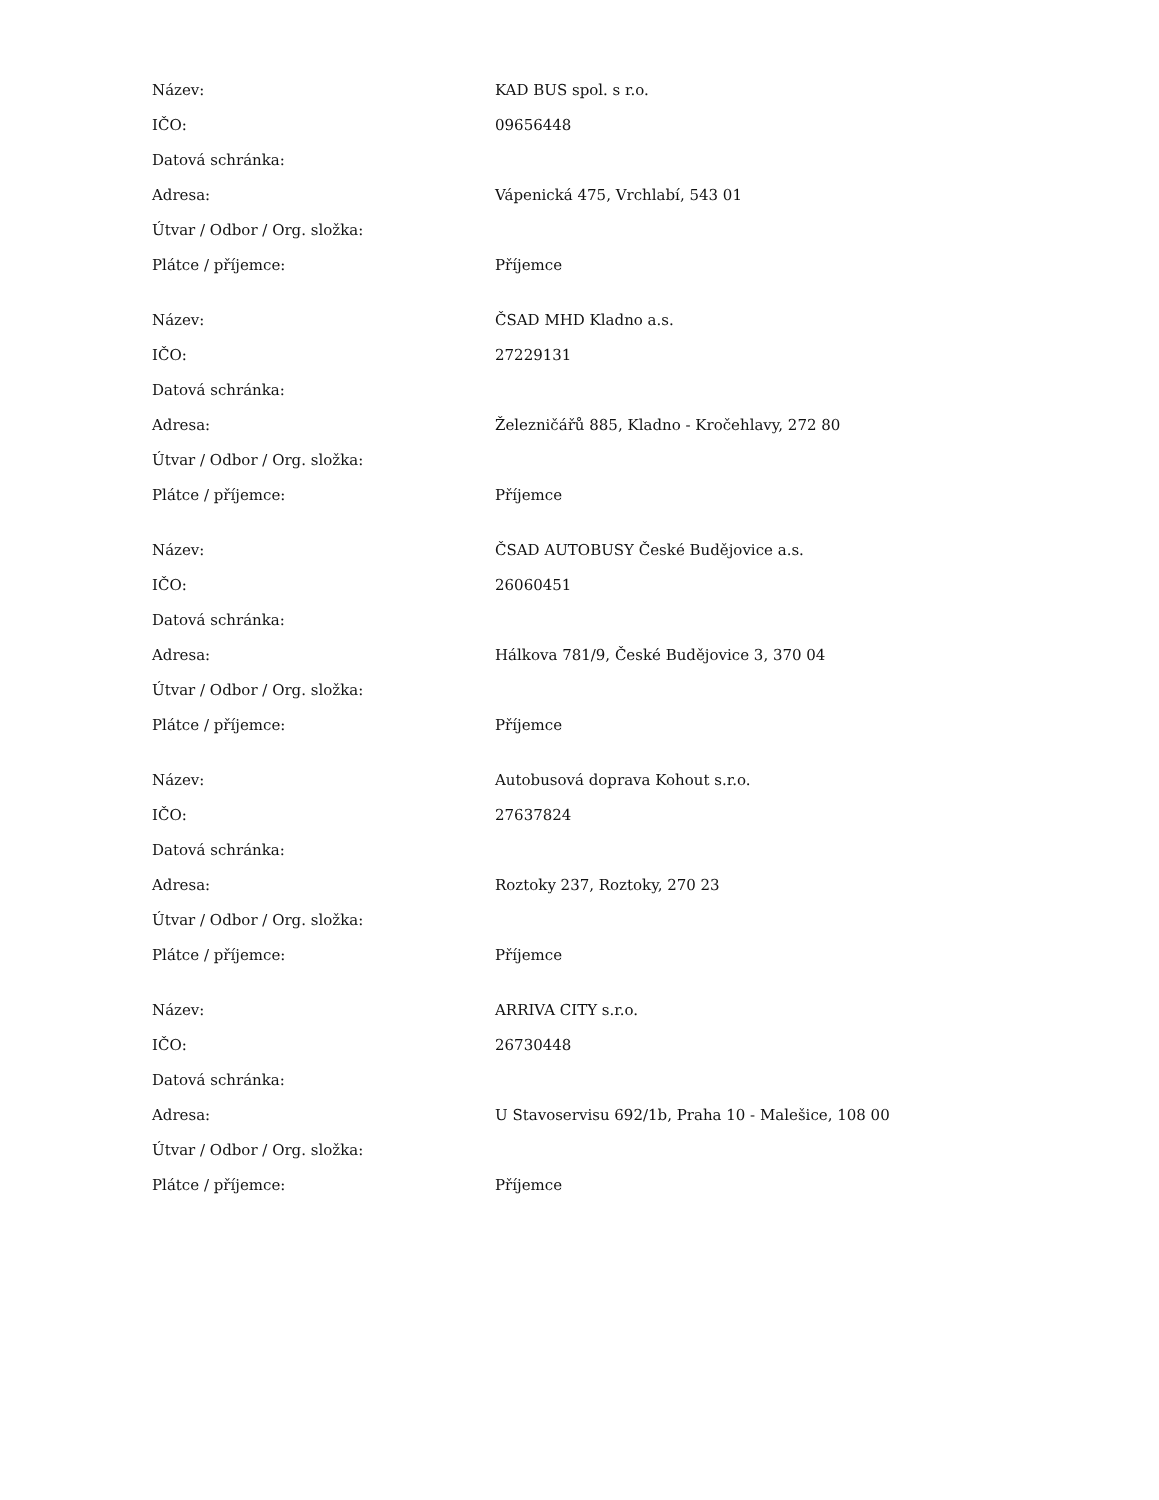| Název: | KAD BUS spol. s r.o. |
| IČO: | 09656448 |
| Datová schránka: | |
| Adresa: | Vápenická 475, Vrchlabí, 543 01 |
| Útvar / Odbor / Org. složka: | |
| Plátce / příjemce: | Příjemce |
| Název: | ČSAD MHD Kladno a.s. |
| IČO: | 27229131 |
| Datová schránka: | |
| Adresa: | Železničářů 885, Kladno - Kročehlavy, 272 80 |
| Útvar / Odbor / Org. složka: | |
| Plátce / příjemce: | Příjemce |
| Název: | ČSAD AUTOBUSY České Budějovice a.s. |
| IČO: | 26060451 |
| Datová schránka: | |
| Adresa: | Hálkova 781/9, České Budějovice 3, 370 04 |
| Útvar / Odbor / Org. složka: | |
| Plátce / příjemce: | Příjemce |
| Název: | Autobusová doprava Kohout s.r.o. |
| IČO: | 27637824 |
| Datová schránka: | |
| Adresa: | Roztoky 237, Roztoky, 270 23 |
| Útvar / Odbor / Org. složka: | |
| Plátce / příjemce: | Příjemce |
| Název: | ARRIVA CITY s.r.o. |
| IČO: | 26730448 |
| Datová schránka: | |
| Adresa: | U Stavoservisu 692/1b, Praha 10 - Malešice, 108 00 |
| Útvar / Odbor / Org. složka: | |
| Plátce / příjemce: | Příjemce |